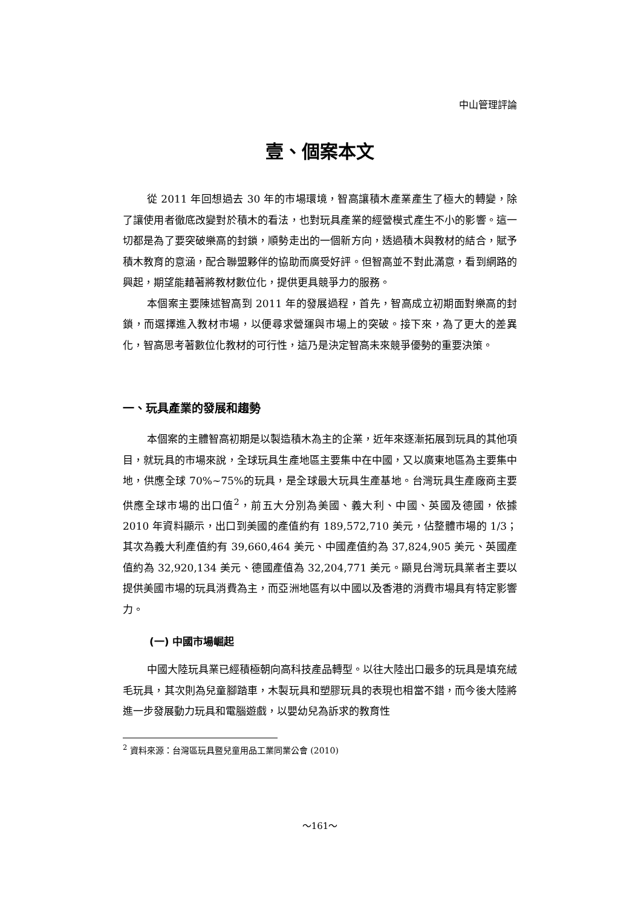中山管理評論
壹、個案本文
從 2011 年回想過去 30 年的市場環境，智高讓積木產業產生了極大的轉變，除了讓使用者徹底改變對於積木的看法，也對玩具產業的經營模式產生不小的影響。這一切都是為了要突破樂高的封鎖，順勢走出的一個新方向，透過積木與教材的結合，賦予積木教育的意涵，配合聯盟夥伴的協助而廣受好評。但智高並不對此滿意，看到網路的興起，期望能藉著將教材數位化，提供更具競爭力的服務。
本個案主要陳述智高到 2011 年的發展過程，首先，智高成立初期面對樂高的封鎖，而選擇進入教材市場，以便尋求營運與市場上的突破。接下來，為了更大的差異化，智高思考著數位化教材的可行性，這乃是決定智高未來競爭優勢的重要決策。
一、玩具產業的發展和趨勢
本個案的主體智高初期是以製造積木為主的企業，近年來逐漸拓展到玩具的其他項目，就玩具的市場來說，全球玩具生產地區主要集中在中國，又以廣東地區為主要集中地，供應全球 70%~75%的玩具，是全球最大玩具生產基地。台灣玩具生產廠商主要供應全球市場的出口值<sup>2</sup>，前五大分別為美國、義大利、中國、英國及德國，依據 2010 年資料顯示，出口到美國的產值約有 189,572,710 美元，佔整體市場的 1/3；其次為義大利產值約有 39,660,464 美元、中國產值約為 37,824,905 美元、英國產值約為 32,920,134 美元、德國產值為 32,204,771 美元。顯見台灣玩具業者主要以提供美國市場的玩具消費為主，而亞洲地區有以中國以及香港的消費市場具有特定影響力。
(一) 中國市場崛起
中國大陸玩具業已經積極朝向高科技產品轉型。以往大陸出口最多的玩具是填充絨毛玩具，其次則為兒童腳踏車，木製玩具和塑膠玩具的表現也相當不錯，而今後大陸將進一步發展動力玩具和電腦遊戲，以嬰幼兒為訴求的教育性
<sup>2</sup> 資料來源：台灣區玩具暨兒童用品工業同業公會 (2010)
～161～